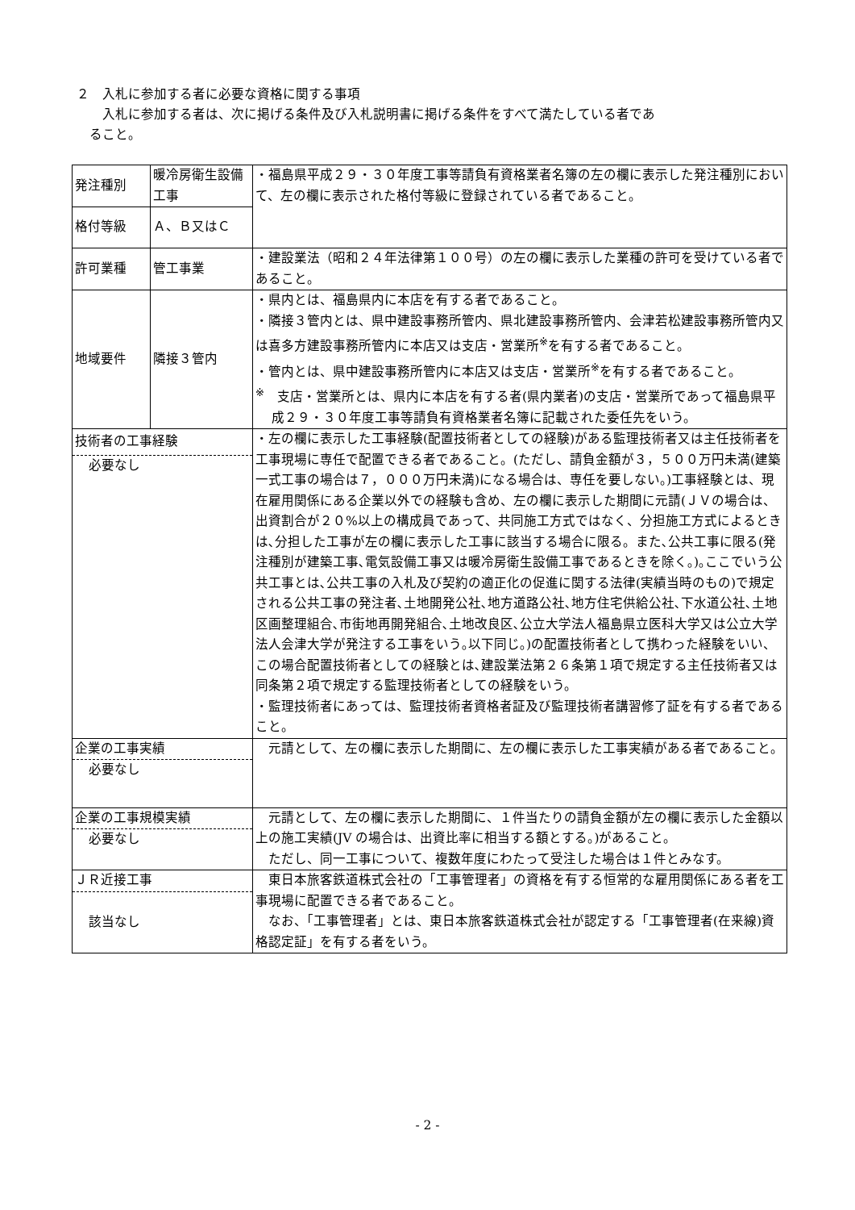２　入札に参加する者に必要な資格に関する事項
　　入札に参加する者は、次に掲げる条件及び入札説明書に掲げる条件をすべて満たしている者であ
　ること。
| 発注種別 | 暖冷房衛生設備工事 | ・福島県平成２９・３０年度工事等請負有資格業者名簿の左の欄に表示した発注種別において、左の欄に表示された格付等級に登録されている者であること。 |
| 格付等級 | Ａ、Ｂ又はＣ | |
| 許可業種 | 管工事業 | ・建設業法（昭和２４年法律第１００号）の左の欄に表示した業種の許可を受けている者であること。 |
| 地域要件 | 隣接３管内 | ・県内とは、福島県内に本店を有する者であること。 ・隣接３管内とは、県中建設事務所管内、県北建設事務所管内、会津若松建設事務所管内又は喜多方建設事務所管内に本店又は支店・営業所<sup>※</sup>を有する者であること。 ・管内とは、県中建設事務所管内に本店又は支店・営業所<sup>※</sup>を有する者であること。 <sup>※</sup> 支店・営業所とは、県内に本店を有する者(県内業者)の支店・営業所であって福島県平成２９・３０年度工事等請負有資格業者名簿に記載された委任先をいう。 |
| 技術者の工事経験 必要なし | | ・左の欄に表示した工事経験(配置技術者としての経験)がある監理技術者又は主任技術者を工事現場に専任で配置できる者であること。(ただし、請負金額が３，５００万円未満(建築一式工事の場合は７，０００万円未満)になる場合は、専任を要しない。)工事経験とは、現在雇用関係にある企業以外での経験も含め、左の欄に表示した期間に元請(ＪＶの場合は、出資割合が２０%以上の構成員であって、共同施工方式ではなく、分担施工方式によるときは､分担した工事が左の欄に表示した工事に該当する場合に限る。また､公共工事に限る(発注種別が建築工事､電気設備工事又は暖冷房衛生設備工事であるときを除く｡)｡ここでいう公共工事とは､公共工事の入札及び契約の適正化の促進に関する法律(実績当時のもの)で規定される公共工事の発注者､土地開発公社､地方道路公社､地方住宅供給公社､下水道公社､土地区画整理組合､市街地再開発組合､土地改良区､公立大学法人福島県立医科大学又は公立大学法人会津大学が発注する工事をいう｡以下同じ｡)の配置技術者として携わった経験をいい、この場合配置技術者としての経験とは､建設業法第２６条第１項で規定する主任技術者又は同条第２項で規定する監理技術者としての経験をいう。 ・監理技術者にあっては、監理技術者資格者証及び監理技術者講習修了証を有する者であること。 |
| 企業の工事実績 必要なし | | 元請として、左の欄に表示した期間に、左の欄に表示した工事実績がある者であること。 |
| 企業の工事規模実績 必要なし | | 元請として、左の欄に表示した期間に、１件当たりの請負金額が左の欄に表示した金額以上の施工実績(JV の場合は、出資比率に相当する額とする。)があること。 ただし、同一工事について、複数年度にわたって受注した場合は１件とみなす。 |
| ＪＲ近接工事 該当なし | | 東日本旅客鉄道株式会社の「工事管理者」の資格を有する恒常的な雇用関係にある者を工事現場に配置できる者であること。 なお、「工事管理者」とは、東日本旅客鉄道株式会社が認定する「工事管理者(在来線)資格認定証」を有する者をいう。 |
- 2 -